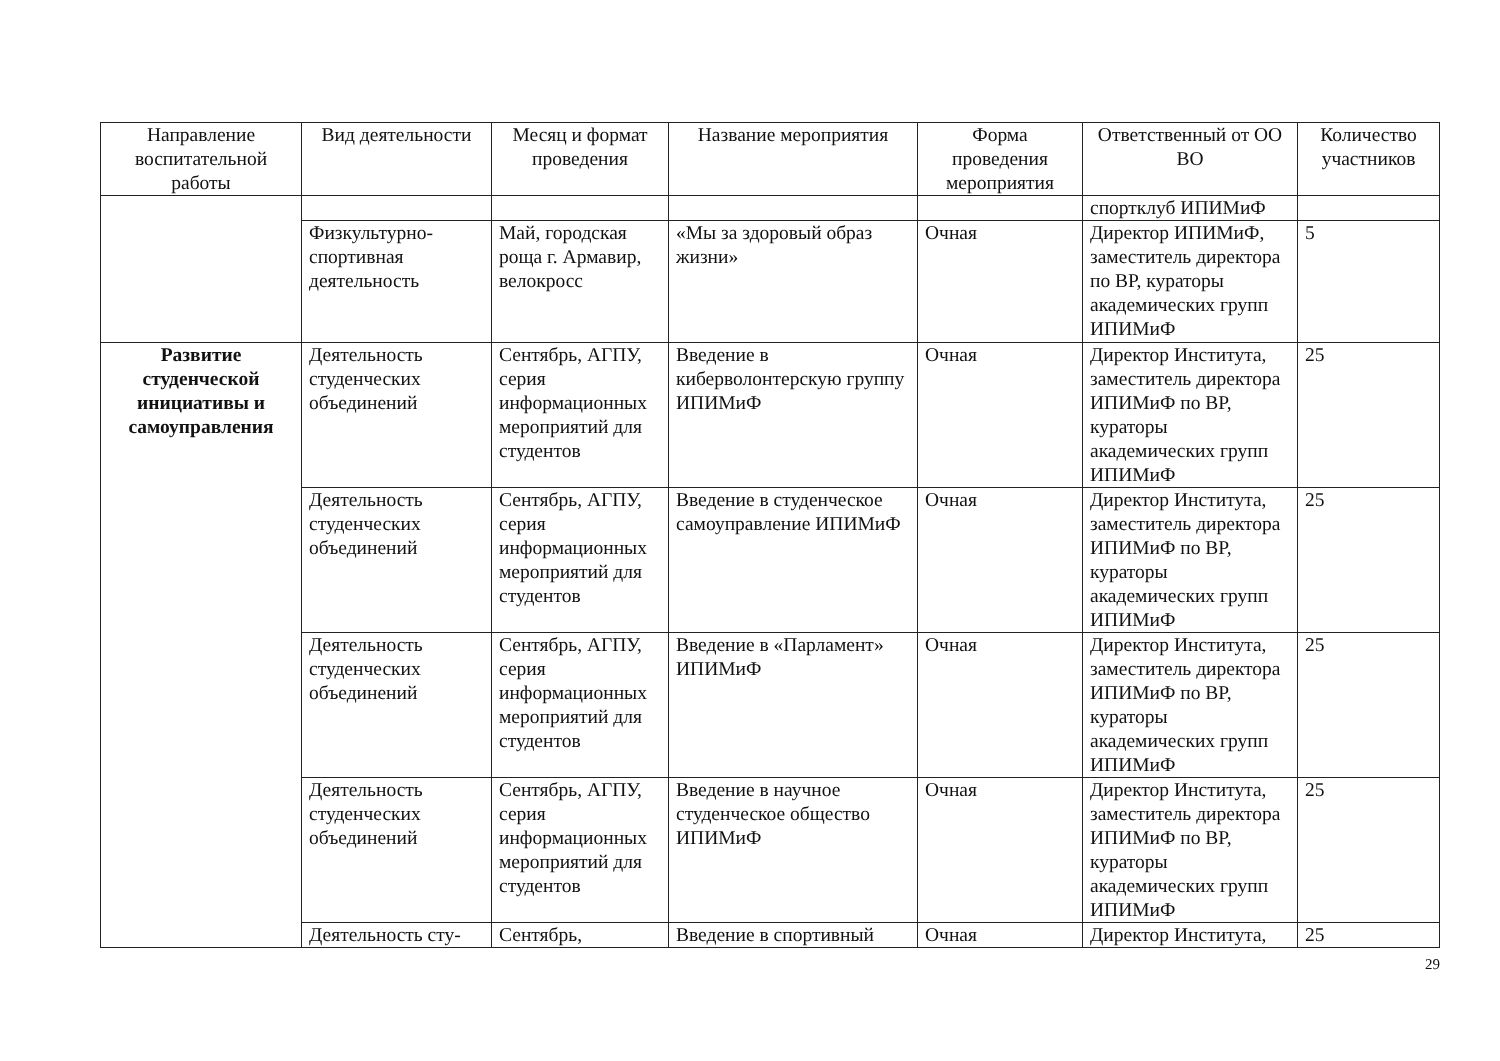| Направление воспитательной работы | Вид деятельности | Месяц и формат проведения | Название мероприятия | Форма проведения мероприятия | Ответственный от ОО ВО | Количество участников |
| --- | --- | --- | --- | --- | --- | --- |
| | | | | | спортклуб ИПИМиФ | |
| | Физкультурно-спортивная деятельность | Май, городская роща г. Армавир, велокросс | «Мы за здоровый образ жизни» | Очная | Директор ИПИМиФ, заместитель директора по ВР, кураторы академических групп ИПИМиФ | 5 |
| Развитие студенческой инициативы и самоуправления | Деятельность студенческих объединений | Сентябрь, АГПУ, серия информационных мероприятий для студентов | Введение в киберволонтерскую группу ИПИМиФ | Очная | Директор Института, заместитель директора ИПИМиФ по ВР, кураторы академических групп ИПИМиФ | 25 |
| | Деятельность студенческих объединений | Сентябрь, АГПУ, серия информационных мероприятий для студентов | Введение в студенческое самоуправление ИПИМиФ | Очная | Директор Института, заместитель директора ИПИМиФ по ВР, кураторы академических групп ИПИМиФ | 25 |
| | Деятельность студенческих объединений | Сентябрь, АГПУ, серия информационных мероприятий для студентов | Введение в «Парламент» ИПИМиФ | Очная | Директор Института, заместитель директора ИПИМиФ по ВР, кураторы академических групп ИПИМиФ | 25 |
| | Деятельность студенческих объединений | Сентябрь, АГПУ, серия информационных мероприятий для студентов | Введение в научное студенческое общество ИПИМиФ | Очная | Директор Института, заместитель директора ИПИМиФ по ВР, кураторы академических групп ИПИМиФ | 25 |
| | Деятельность сту- | Сентябрь, | Введение в спортивный | Очная | Директор Института, | 25 |
29